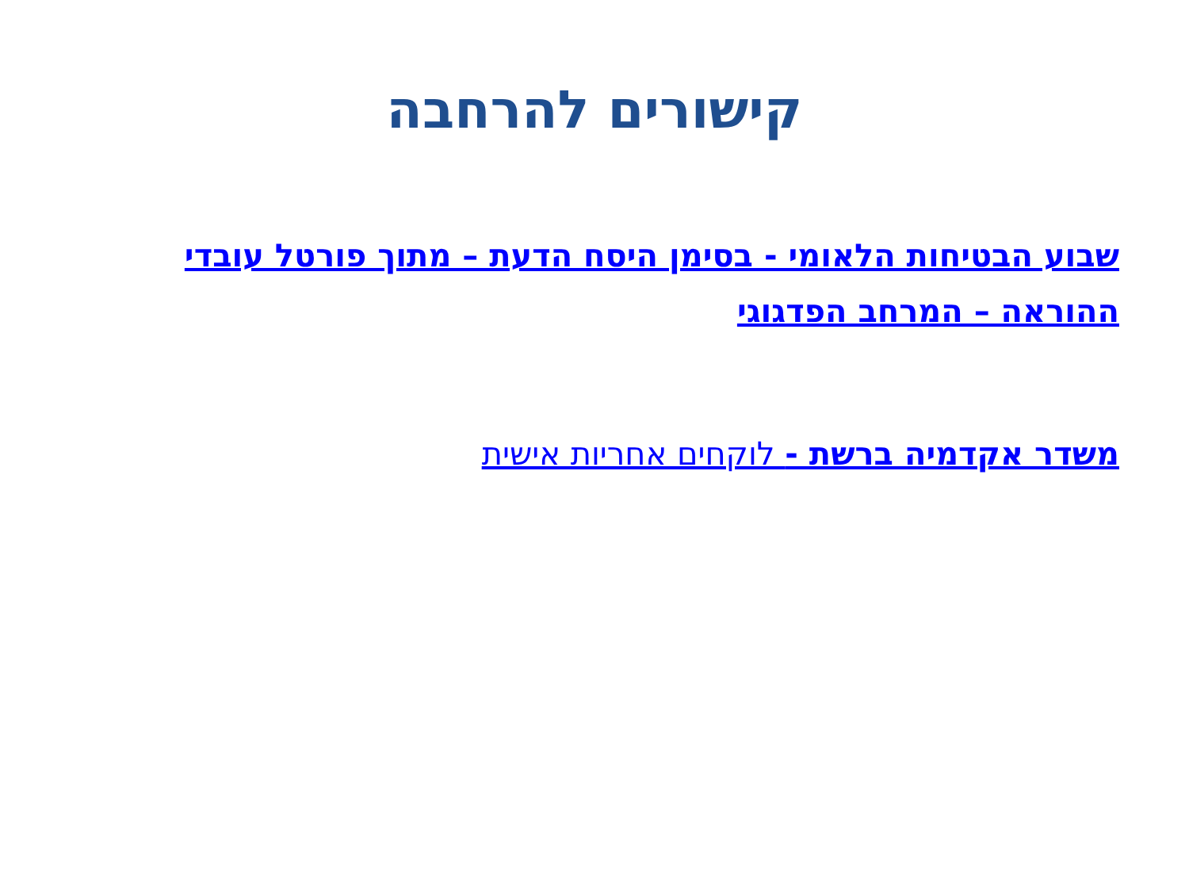קישורים להרחבה
שבוע הבטיחות הלאומי - בסימן היסח הדעת – מתוך פורטל עובדי ההוראה – המרחב הפדגוגי
משדר אקדמיה ברשת - לוקחים אחריות אישית